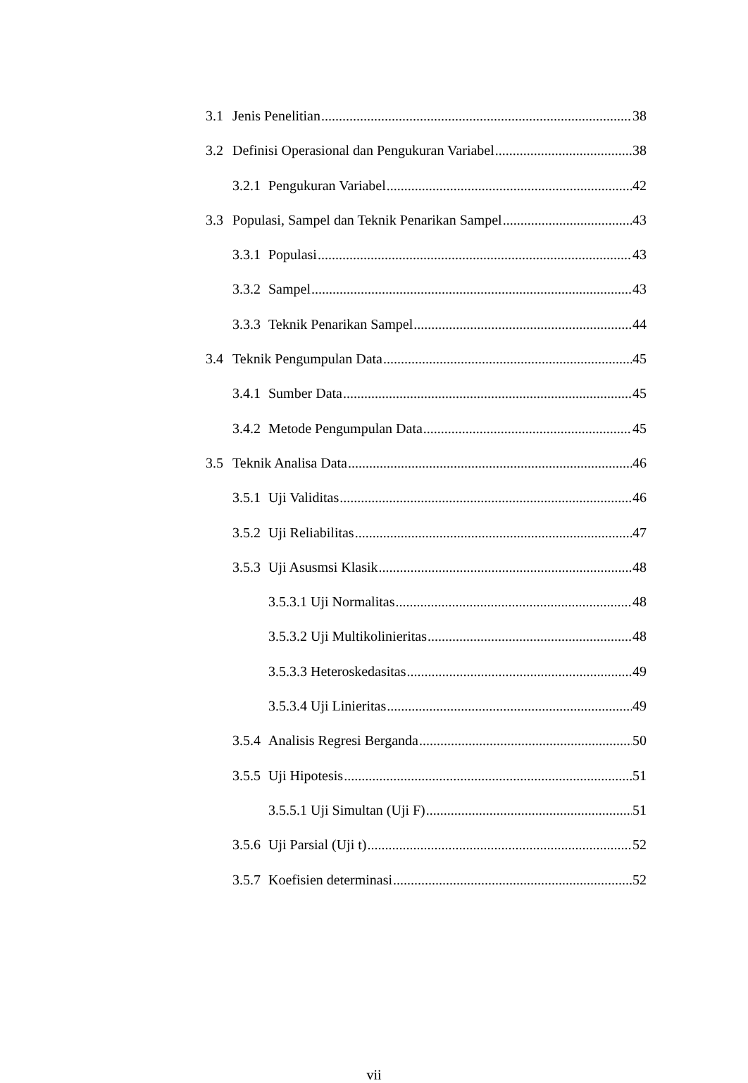3.1 Jenis Penelitian 38
3.2 Definisi Operasional dan Pengukuran Variabel 38
3.2.1 Pengukuran Variabel 42
3.3 Populasi, Sampel dan Teknik Penarikan Sampel 43
3.3.1 Populasi 43
3.3.2 Sampel 43
3.3.3 Teknik Penarikan Sampel 44
3.4 Teknik Pengumpulan Data 45
3.4.1 Sumber Data 45
3.4.2 Metode Pengumpulan Data 45
3.5 Teknik Analisa Data 46
3.5.1 Uji Validitas 46
3.5.2 Uji Reliabilitas 47
3.5.3 Uji Asusmsi Klasik 48
3.5.3.1 Uji Normalitas 48
3.5.3.2 Uji Multikolinieritas 48
3.5.3.3 Heteroskedasitas 49
3.5.3.4 Uji Linieritas 49
3.5.4 Analisis Regresi Berganda 50
3.5.5 Uji Hipotesis 51
3.5.5.1 Uji Simultan (Uji F) 51
3.5.6 Uji Parsial (Uji t) 52
3.5.7 Koefisien determinasi 52
vii